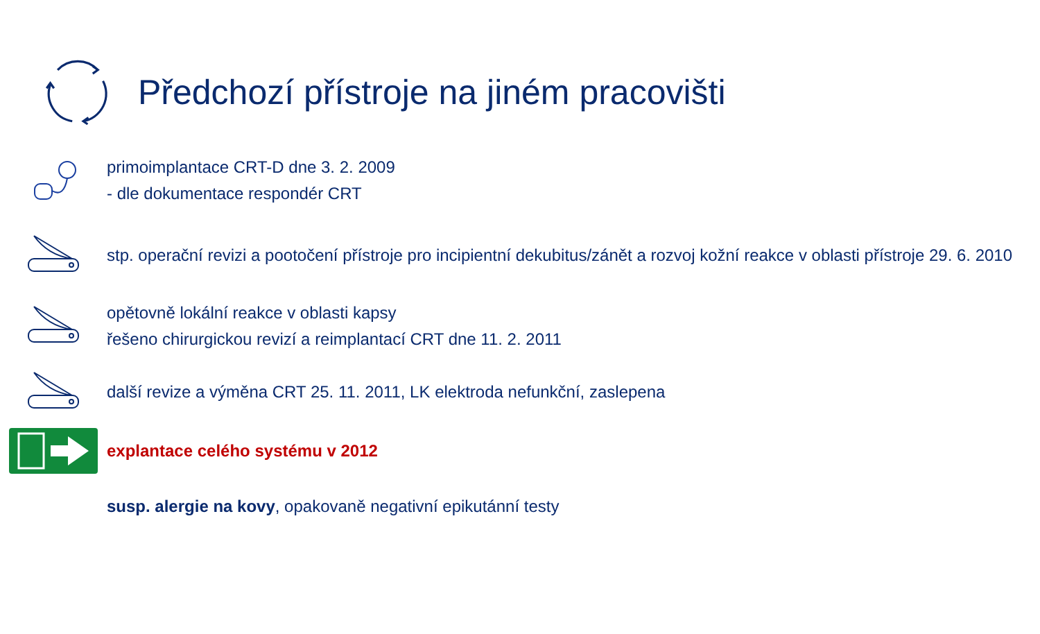Předchozí přístroje na jiném pracovišti
primoimplantace CRT-D dne 3. 2. 2009
- dle dokumentace respondér CRT
stp. operační revizi a pootočení přístroje pro incipientní dekubitus/zánět a rozvoj kožní reakce v oblasti přístroje 29. 6. 2010
opětovně lokální reakce v oblasti kapsy
řešeno chirurgickou revizí a reimplantací CRT dne 11. 2. 2011
další revize a výměna CRT 25. 11. 2011, LK elektroda nefunkční, zaslepena
explantace celého systému v 2012
susp. alergie na kovy, opakovaně negativní epikutánní testy